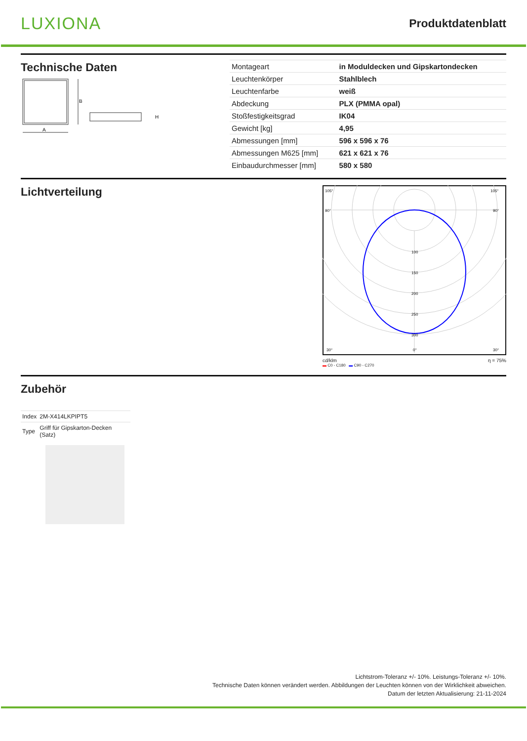LUXIONA
Produktdatenblatt
Technische Daten
B
A
H
| Montageart | in Moduldecken und Gipskartondecken |
| Leuchtenkörper | Stahlblech |
| Leuchtenfarbe | weiß |
| Abdeckung | PLX (PMMA opal) |
| Stoßfestigkeitsgrad | IK04 |
| Gewicht [kg] | 4,95 |
| Abmessungen [mm] | 596 x 596 x 76 |
| Abmessungen M625 [mm] | 621 x 621 x 76 |
| Einbaudurchmesser [mm] | 580 x 580 |
Lichtverteilung
105°
105°
90°
90°
100
150
200
250
300
30°
0°
30°
cd/klm η = 75%
▬ C0 - C180 ▬ C90 - C270
Zubehör
| Index | 2M-X414LKPIPT5 |
| Type | Griff für Gipskarton-Decken (Satz) |
Lichtstrom-Toleranz +/- 10%. Leistungs-Toleranz +/- 10%.
Technische Daten können verändert werden. Abbildungen der Leuchten können von der Wirklichkeit abweichen.
Datum der letzten Aktualisierung: 21-11-2024